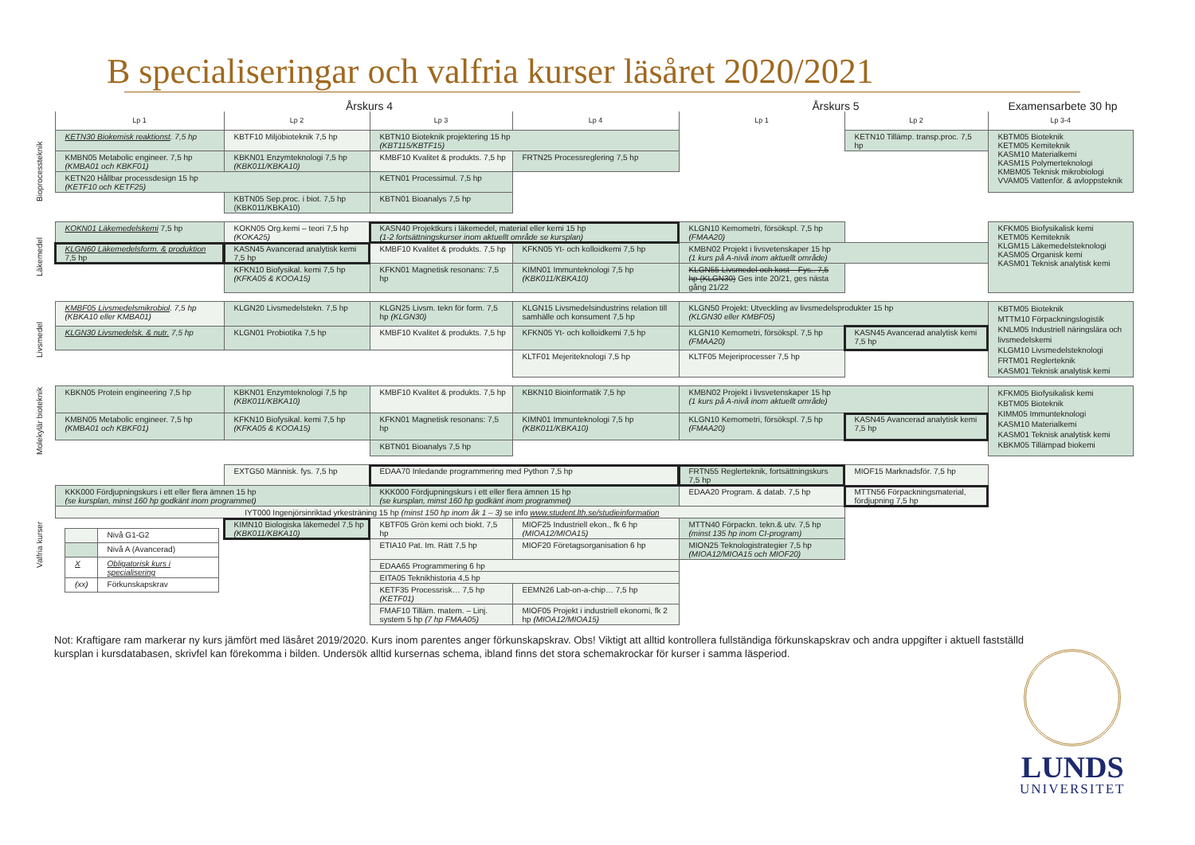B specialiseringar och valfria kurser läsåret 2020/2021
| | Årskurs 4 | | | | Årskurs 5 | | Examensarbete 30 hp |
| | Lp 1 | Lp 2 | Lp 3 | Lp 4 | Lp 1 | Lp 2 | Lp 3-4 |
| Bioprocessteknik | KETN30 Biokemisk reaktionst . 7,5 hp | KBTF10 Miljöbioteknik 7,5 hp | KBTN10 Bioteknik projektering 15 hp (KBT115/KBTF15) | | | KETN10 Tillämp. transp.proc. 7,5 hp | KBTM05 Bioteknik KETM05 Kemiteknik KASM10 Materialkemi KASM15 Polymerteknologi KMBM05 Teknisk mikrobiologi VVAM05 Vattenför. & avloppsteknik |
| | KMBN05 Metabolic engineer. 7,5 hp (KMBA01 och KBKF01) | KBKN01 Enzymteknologi 7,5 hp (KBK011/KBKA10) | KMBF10 Kvalitet & produkts. 7,5 hp | FRTN25 Processreglering 7,5 hp | | | |
| | KETN20 Hållbar processdesign 15 hp (KETF10 och KETF25) | | KETN01 Processimul. 7,5 hp | | | | |
| | | KBTN05 Sep.proc. i biot. 7,5 hp (KBK011/KBKA10) | KBTN01 Bioanalys 7,5 hp | | | | |
| Läkemedel | KOKN01 Läkemedelskemi 7,5 hp | KOKN05 Org.kemi – teori 7,5 hp (KOKA25) | KASN40 Projektkurs i läkemedel, material eller kemi 15 hp (1-2 fortsättningskurser inom aktuellt område se kursplan) | | KLGN10 Kemometri, försökspl. 7,5 hp (FMAA20) | | KFKM05 Biofysikalisk kemi KETM05 Kemiteknik KLGM15 Läkemedelsteknologi KASM05 Organisk kemi KASM01 Teknisk analytisk kemi |
| | KLGN60 Läkemedelsform. & produktion 7,5 hp | KASN45 Avancerad analytisk kemi 7,5 hp | KMBF10 Kvalitet & produkts. 7,5 hp | KFKN05 Yt- och kolloidkemi 7,5 hp | KMBN02 Projekt i livsvetenskaper 15 hp (1 kurs på A-nivå inom aktuellt område) | | |
| | | KFKN10 Biofysikal. kemi 7,5 hp (KFKA05 & KOOA15) | KFKN01 Magnetisk resonans: 7,5 hp | KIMN01 Immunteknologi 7,5 hp (KBK011/KBKA10) | KLGN55 Livsmedel och kost – Fys.. 7,5 hp (KLGN30) Ges inte 20/21, ges nästa gång 21/22 | | |
| Livsmedel | KMBF05 Livsmedelsmikrobiol . 7,5 hp (KBKA10 eller KMBA01) | KLGN20 Livsmedelstekn. 7,5 hp | KLGN25 Livsm. tekn för form. 7,5 hp (KLGN30) | KLGN15 Livsmedelsindustrins relation till samhälle och konsument 7,5 hp | KLGN50 Projekt: Utveckling av livsmedelsprodukter 15 hp (KLGN30 eller KMBF05) | | KBTM05 Bioteknik MTTM10 Förpackningslogistik KNLM05 Industriell näringslära och livsmedelskemi KLGM10 Livsmedelsteknologi FRTM01 Reglerteknik KASM01 Teknisk analytisk kemi |
| | KLGN30 Livsmedelsk. & nutr. 7,5 hp | KLGN01 Probiotika 7,5 hp | KMBF10 Kvalitet & produkts. 7,5 hp | KFKN05 Yt- och kolloidkemi 7,5 hp | KLGN10 Kemometri, försökspl. 7,5 hp (FMAA20) | KASN45 Avancerad analytisk kemi 7,5 hp | |
| | | | | KLTF01 Mejeriteknologi 7,5 hp | KLTF05 Mejeriprocesser 7,5 hp | | |
| Molekylär bioteknik | KBKN05 Protein engineering 7,5 hp | KBKN01 Enzymteknologi 7,5 hp (KBK011/KBKA10) | KMBF10 Kvalitet & produkts. 7,5 hp | KBKN10 Bioinformatik 7,5 hp | KMBN02 Projekt i livsvetenskaper 15 hp (1 kurs på A-nivå inom aktuellt område) | | KFKM05 Biofysikalisk kemi KBTM05 Bioteknik KIMM05 Immunteknologi KASM10 Materialkemi KASM01 Teknisk analytisk kemi KBKM05 Tillämpad biokemi |
| | KMBN05 Metabolic engineer. 7,5 hp (KMBA01 och KBKF01) | KFKN10 Biofysikal. kemi 7,5 hp (KFKA05 & KOOA15) | KFKN01 Magnetisk resonans: 7,5 hp | KIMN01 Immunteknologi 7,5 hp (KBK011/KBKA10) | KLGN10 Kemometri, försökspl. 7,5 hp (FMAA20) | KASN45 Avancerad analytisk kemi 7,5 hp | |
| | | | KBTN01 Bioanalys 7,5 hp | | | | |
| Valfria kurser | | EXTG50 Människ. fys. 7,5 hp | EDAA70 Inledande programmering med Python 7,5 hp | | FRTN55 Reglerteknik, fortsättningskurs 7,5 hp | MIOF15 Marknadsför. 7,5 hp | |
| | KKK000 Fördjupningskurs i ett eller flera ämnen 15 hp (se kursplan, minst 160 hp godkänt inom programmet) | | KKK000 Fördjupningskurs i ett eller flera ämnen 15 hp (se kursplan, minst 160 hp godkänt inom programmet) | | EDAA20 Program. & datab. 7,5 hp | MTTN56 Förpackningsmaterial, fördjupning 7,5 hp | |
| | IYT000 Ingenjörsinriktad yrkesträning 15 hp (minst 150 hp inom åk 1 – 3) se info www.student.lth.se/studieinformation | | | | | | |
| | / / Nivå G1-G2 / / / Nivå A (Avancerad) / / X / Obligatorisk kurs i specialisering / / (xx) / Förkunskapskrav / | KIMN10 Biologiska läkemedel 7,5 hp (KBK011/KBKA10) | KBTF05 Grön kemi och biokt. 7,5 hp | MIOF25 Industriell ekon., fk 6 hp (MIOA12/MIOA15) | MTTN40 Förpackn. tekn.& utv. 7,5 hp (minst 135 hp inom CI-program) | | |
| | | | ETIA10 Pat. Im. Rätt 7,5 hp | MIOF20 Företagsorganisation 6 hp | MION25 Teknologistrategier 7,5 hp (MIOA12/MIOA15 och MIOF20) | | |
| | | | EDAA65 Programmering 6 hp | | | | |
| | | | EITA05 Teknikhistoria 4,5 hp | | | | |
| | | | KETF35 Processrisk… 7,5 hp (KETF01) | EEMN26 Lab-on-a-chip… 7,5 hp | | | |
| | | | FMAF10 Tilläm. matem. – Linj. system 5 hp (7 hp FMAA05) | MIOF05 Projekt i industriell ekonomi, fk 2 hp (MIOA12/MIOA15) | | | |
LUNDS
UNIVERSITET
Not: Kraftigare ram markerar ny kurs jämfört med läsåret 2019/2020. Kurs inom parentes anger förkunskapskrav. Obs! Viktigt att alltid kontrollera fullständiga förkunskapskrav och andra uppgifter i aktuell fastställd kursplan i kursdatabasen, skrivfel kan förekomma i bilden. Undersök alltid kursernas schema, ibland finns det stora schemakrockar för kurser i samma läsperiod.